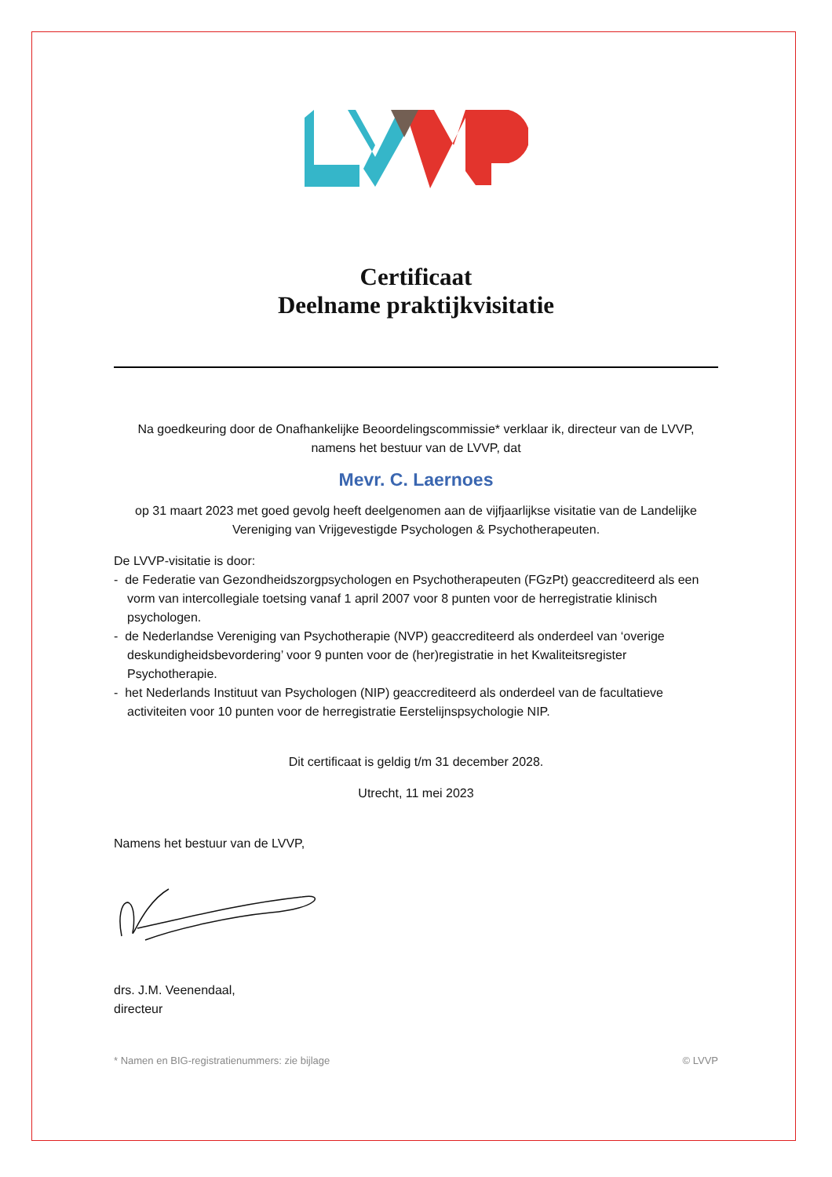Certificaat
Deelname praktijkvisitatie
Na goedkeuring door de Onafhankelijke Beoordelingscommissie* verklaar ik, directeur van de LVVP, namens het bestuur van de LVVP, dat
Mevr. C. Laernoes
op 31 maart 2023 met goed gevolg heeft deelgenomen aan de vijfjaarlijkse visitatie van de Landelijke Vereniging van Vrijgevestigde Psychologen & Psychotherapeuten.
De LVVP-visitatie is door:
- de Federatie van Gezondheidszorgpsychologen en Psychotherapeuten (FGzPt) geaccrediteerd als een vorm van intercollegiale toetsing vanaf 1 april 2007 voor 8 punten voor de herregistratie klinisch psychologen.
- de Nederlandse Vereniging van Psychotherapie (NVP) geaccrediteerd als onderdeel van ‘overige deskundigheidsbevordering’ voor 9 punten voor de (her)registratie in het Kwaliteitsregister Psychotherapie.
- het Nederlands Instituut van Psychologen (NIP) geaccrediteerd als onderdeel van de facultatieve activiteiten voor 10 punten voor de herregistratie Eerstelijnspsychologie NIP.
Dit certificaat is geldig t/m 31 december 2028.
Utrecht, 11 mei 2023
Namens het bestuur van de LVVP,
drs. J.M. Veenendaal,
directeur
* Namen en BIG-registratienummers: zie bijlage © LVVP